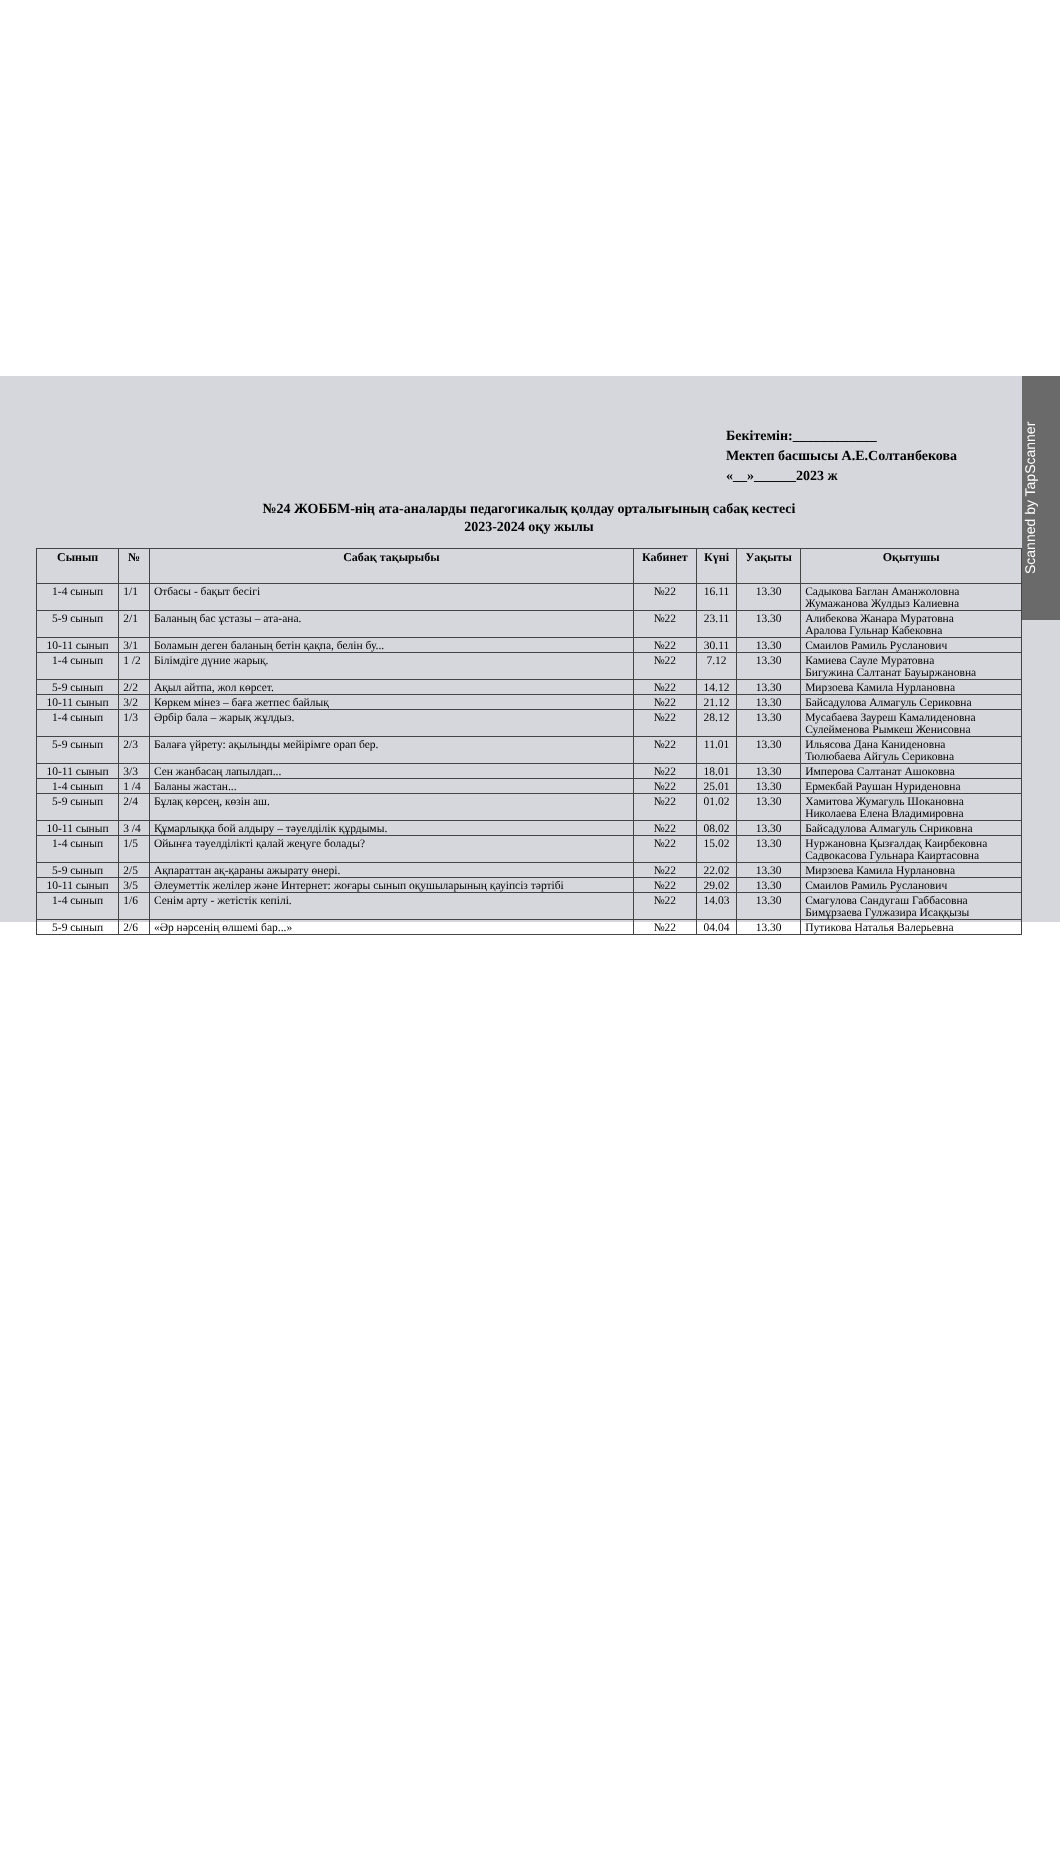Scanned by TapScanner
Бекітемін:____________
Мектеп басшысы А.Е.Солтанбекова
«__»______2023 ж
№24 ЖОББМ-нің ата-аналарды педагогикалық қолдау орталығының сабақ кестесі
2023-2024 оқу жылы
| Сынып | № | Сабақ тақырыбы | Кабинет | Күні | Уақыты | Оқытушы |
| --- | --- | --- | --- | --- | --- | --- |
| 1-4 сынып | 1/1 | Отбасы - бақыт бесігі | №22 | 16.11 | 13.30 | Садыкова Баглан Аманжоловна Жумажанова Жулдыз Калиевна |
| 5-9 сынып | 2/1 | Баланың бас ұстазы – ата-ана. | №22 | 23.11 | 13.30 | Алибекова Жанара Муратовна Аралова Гульнар Кабековна |
| 10-11 сынып | 3/1 | Боламын деген баланың бетін қақпа, белін бу... | №22 | 30.11 | 13.30 | Смаилов Рамиль Русланович |
| 1-4 сынып | 1 /2 | Білімдіге дүние жарық. | №22 | 7.12 | 13.30 | Камиева Сауле Муратовна Бигужина Салтанат Бауыржановна |
| 5-9 сынып | 2/2 | Ақыл айтпа, жол көрсет. | №22 | 14.12 | 13.30 | Мирзоева Камила Нурлановна |
| 10-11 сынып | 3/2 | Көркем мінез – баға жетпес байлық | №22 | 21.12 | 13.30 | Байсадулова Алмагуль Сериковна |
| 1-4 сынып | 1/3 | Әрбір бала – жарық жұлдыз. | №22 | 28.12 | 13.30 | Мусабаева Зауреш Камалиденовна Сулейменова Рымкеш Женисовна |
| 5-9 сынып | 2/3 | Балаға үйрету: ақылыңды мейірімге орап бер. | №22 | 11.01 | 13.30 | Ильясова Дана Каниденовна Тюлюбаева Айгуль Сериковна |
| 10-11 сынып | 3/3 | Сен жанбасаң лапылдап... | №22 | 18.01 | 13.30 | Имперова Салтанат Ашоковна |
| 1-4 сынып | 1 /4 | Баланы жастан... | №22 | 25.01 | 13.30 | Ермекбай Раушан Нуриденовна |
| 5-9 сынып | 2/4 | Бұлақ көрсең, көзін аш. | №22 | 01.02 | 13.30 | Хамитова Жумагуль Шокановна Николаева Елена Владимировна |
| 10-11 сынып | 3 /4 | Құмарлыққа бой алдыру – тәуелділік құрдымы. | №22 | 08.02 | 13.30 | Байсадулова Алмагуль Снриковна |
| 1-4 сынып | 1/5 | Ойынға тәуелділікті қалай жеңуге болады? | №22 | 15.02 | 13.30 | Нуржановна Қызғалдақ Каирбековна Садвокасова Гульнара Каиртасовна |
| 5-9 сынып | 2/5 | Ақпараттан ақ-қараны ажырату өнері. | №22 | 22.02 | 13.30 | Мирзоева Камила Нурлановна |
| 10-11 сынып | 3/5 | Әлеуметтік желілер және Интернет: жоғары сынып оқушыларының қауіпсіз тәртібі | №22 | 29.02 | 13.30 | Смаилов Рамиль Русланович |
| 1-4 сынып | 1/6 | Сенім арту - жетістік кепілі. | №22 | 14.03 | 13.30 | Смагулова Сандугаш Габбасовна Бимұрзаева Гулжазира Исаққызы |
| 5-9 сынып | 2/6 | «Әр нәрсенің өлшемі бар...» | №22 | 04.04 | 13.30 | Путикова Наталья Валерьевна |